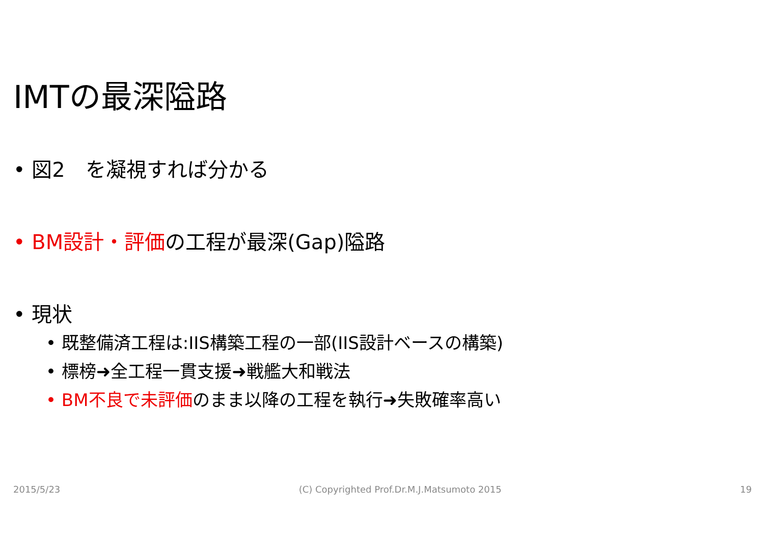IMTの最深隘路
• 図2　を凝視すれば分かる
• BM設計・評価の工程が最深(Gap)隘路
• 現状
• 既整備済工程は:IIS構築工程の一部(IIS設計ベースの構築)
• 標榜➜全工程一貫支援➜戦艦大和戦法
• BM不良で未評価のまま以降の工程を執行➜失敗確率高い
2015/5/23 (C) Copyrighted Prof.Dr.M.J.Matsumoto 2015 19